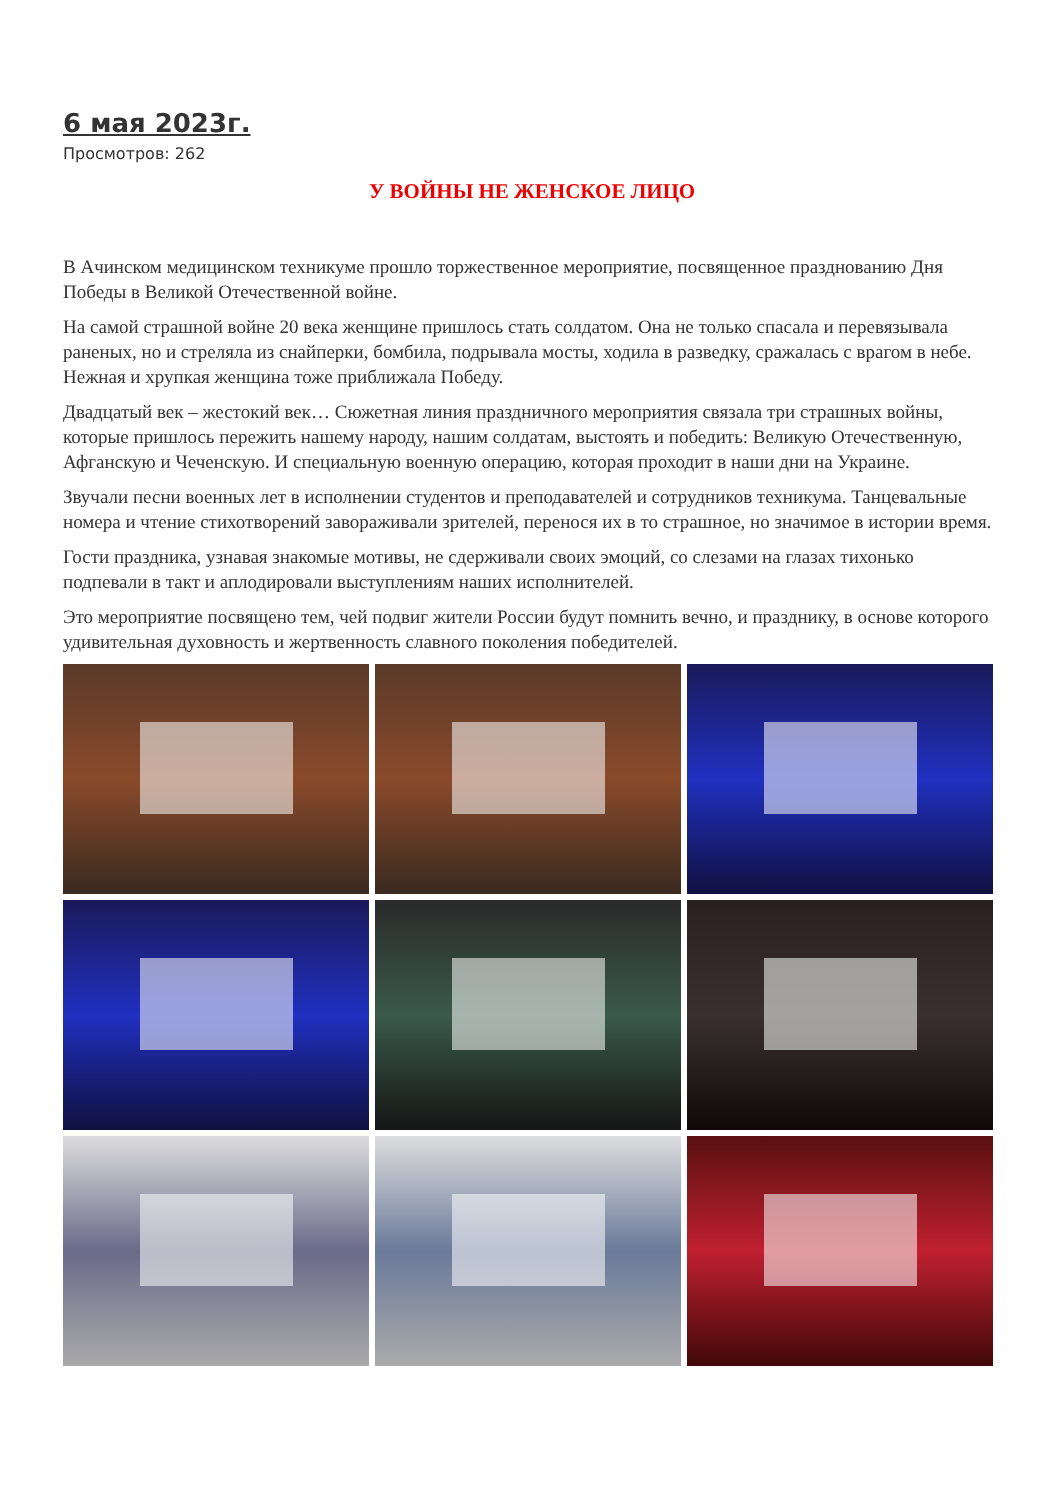6 мая 2023г.
Просмотров: 262
У ВОЙНЫ НЕ ЖЕНСКОЕ ЛИЦО
В Ачинском медицинском техникуме прошло торжественное мероприятие, посвященное празднованию Дня Победы в Великой Отечественной войне.
На самой страшной войне 20 века женщине пришлось стать солдатом. Она не только спасала и перевязывала раненых, но и стреляла из снайперки, бомбила, подрывала мосты, ходила в разведку, сражалась с врагом в небе. Нежная и хрупкая женщина тоже приближала Победу.
Двадцатый век – жестокий век… Сюжетная линия праздничного мероприятия связала три страшных войны, которые пришлось пережить нашему народу, нашим солдатам, выстоять и победить: Великую Отечественную, Афганскую и Чеченскую. И специальную военную операцию, которая проходит в наши дни на Украине.
Звучали песни военных лет в исполнении студентов и преподавателей и сотрудников техникума. Танцевальные номера и чтение стихотворений завораживали зрителей, перенося их в то страшное, но значимое в истории время.
Гости праздника, узнавая знакомые мотивы, не сдерживали своих эмоций, со слезами на глазах тихонько подпевали в такт и аплодировали выступлениям наших исполнителей.
Это мероприятие посвящено тем, чей подвиг жители России будут помнить вечно, и празднику, в основе которого удивительная духовность и жертвенность славного поколения победителей.